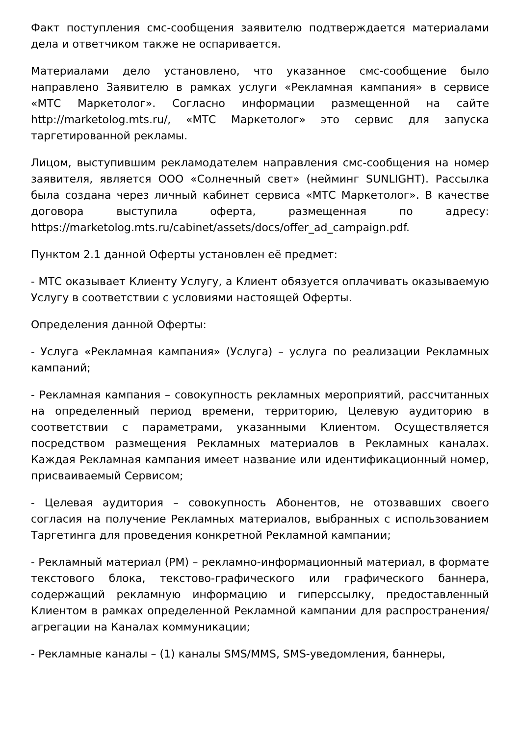Факт поступления смс-сообщения заявителю подтверждается материалами дела и ответчиком также не оспаривается.
Материалами дело установлено, что указанное смс-сообщение было направлено Заявителю в рамках услуги «Рекламная кампания» в сервисе «МТС Маркетолог». Согласно информации размещенной на сайте http://marketolog.mts.ru/, «МТС Маркетолог» это сервис для запуска таргетированной рекламы.
Лицом, выступившим рекламодателем направления смс-сообщения на номер заявителя, является ООО «Солнечный свет» (нейминг SUNLIGHT). Рассылка была создана через личный кабинет сервиса «МТС Маркетолог». В качестве договора выступила оферта, размещенная по адресу: https://marketolog.mts.ru/cabinet/assets/docs/offer_ad_campaign.pdf.
Пунктом 2.1 данной Оферты установлен её предмет:
- МТС оказывает Клиенту Услугу, а Клиент обязуется оплачивать оказываемую Услугу в соответствии с условиями настоящей Оферты.
Определения данной Оферты:
- Услуга «Рекламная кампания» (Услуга) – услуга по реализации Рекламных кампаний;
- Рекламная кампания – совокупность рекламных мероприятий, рассчитанных на определенный период времени, территорию, Целевую аудиторию в соответствии с параметрами, указанными Клиентом. Осуществляется посредством размещения Рекламных материалов в Рекламных каналах. Каждая Рекламная кампания имеет название или идентификационный номер, присваиваемый Сервисом;
- Целевая аудитория – совокупность Абонентов, не отозвавших своего согласия на получение Рекламных материалов, выбранных с использованием Таргетинга для проведения конкретной Рекламной кампании;
- Рекламный материал (РМ) – рекламно-информационный материал, в формате текстового блока, текстово-графического или графического баннера, содержащий рекламную информацию и гиперссылку, предоставленный Клиентом в рамках определенной Рекламной кампании для распространения/агрегации на Каналах коммуникации;
- Рекламные каналы – (1) каналы SMS/MMS, SMS-уведомления, баннеры,